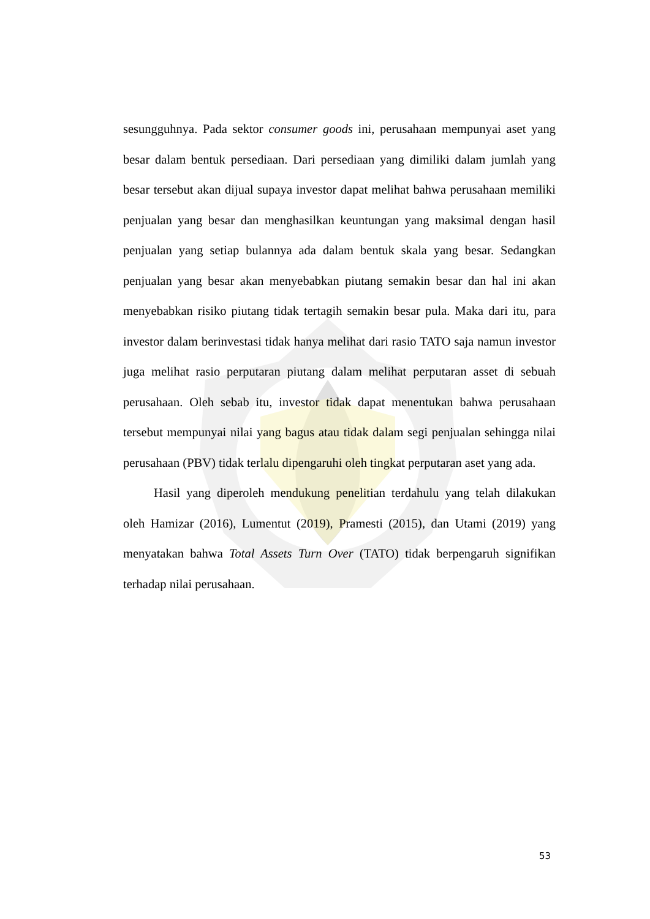sesungguhnya. Pada sektor consumer goods ini, perusahaan mempunyai aset yang besar dalam bentuk persediaan. Dari persediaan yang dimiliki dalam jumlah yang besar tersebut akan dijual supaya investor dapat melihat bahwa perusahaan memiliki penjualan yang besar dan menghasilkan keuntungan yang maksimal dengan hasil penjualan yang setiap bulannya ada dalam bentuk skala yang besar. Sedangkan penjualan yang besar akan menyebabkan piutang semakin besar dan hal ini akan menyebabkan risiko piutang tidak tertagih semakin besar pula. Maka dari itu, para investor dalam berinvestasi tidak hanya melihat dari rasio TATO saja namun investor juga melihat rasio perputaran piutang dalam melihat perputaran asset di sebuah perusahaan. Oleh sebab itu, investor tidak dapat menentukan bahwa perusahaan tersebut mempunyai nilai yang bagus atau tidak dalam segi penjualan sehingga nilai perusahaan (PBV) tidak terlalu dipengaruhi oleh tingkat perputaran aset yang ada.
Hasil yang diperoleh mendukung penelitian terdahulu yang telah dilakukan oleh Hamizar (2016), Lumentut (2019), Pramesti (2015), dan Utami (2019) yang menyatakan bahwa Total Assets Turn Over (TATO) tidak berpengaruh signifikan terhadap nilai perusahaan.
53